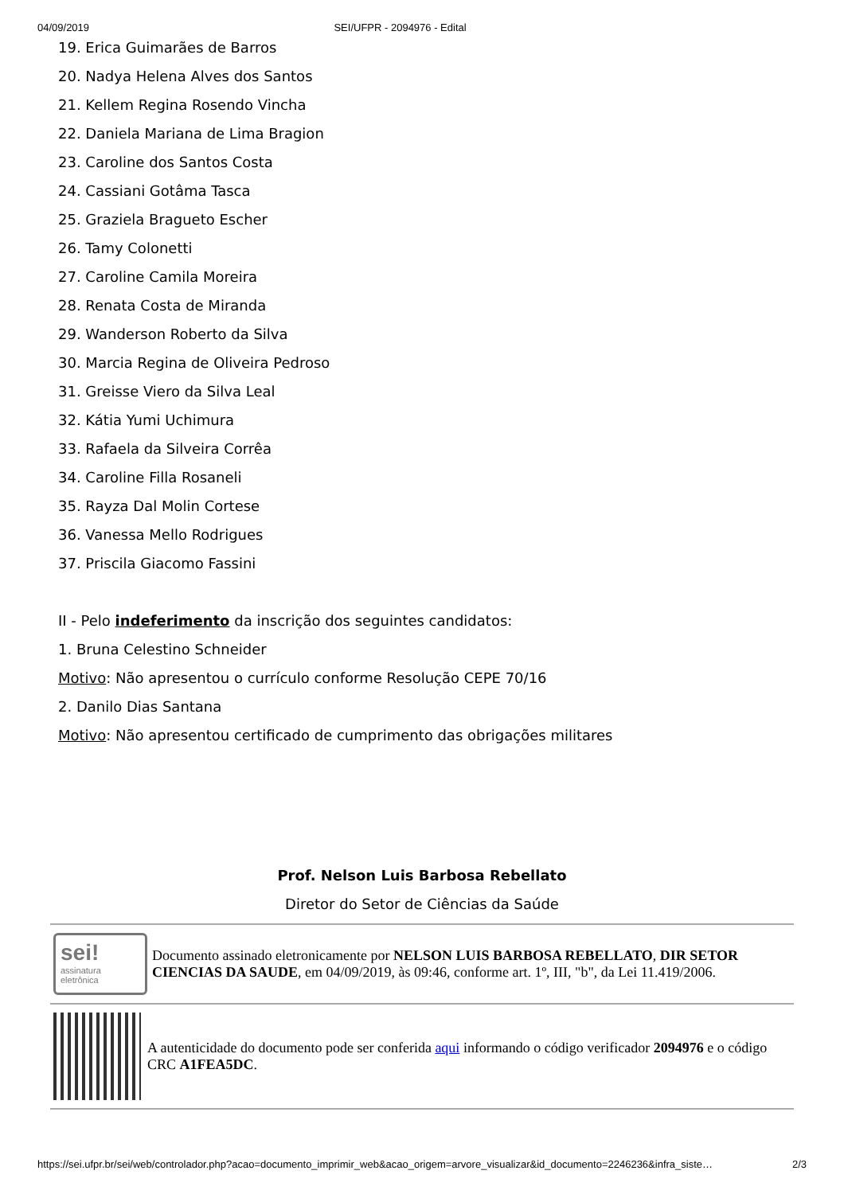04/09/2019 SEI/UFPR - 2094976 - Edital
19. Erica Guimarães de Barros
20. Nadya Helena Alves dos Santos
21. Kellem Regina Rosendo Vincha
22. Daniela Mariana de Lima Bragion
23. Caroline dos Santos Costa
24. Cassiani Gotâma Tasca
25. Graziela Bragueto Escher
26. Tamy Colonetti
27. Caroline Camila Moreira
28. Renata Costa de Miranda
29. Wanderson Roberto da Silva
30. Marcia Regina de Oliveira Pedroso
31. Greisse Viero da Silva Leal
32. Kátia Yumi Uchimura
33. Rafaela da Silveira Corrêa
34. Caroline Filla Rosaneli
35. Rayza Dal Molin Cortese
36. Vanessa Mello Rodrigues
37. Priscila Giacomo Fassini
II - Pelo indeferimento da inscrição dos seguintes candidatos:
1. Bruna Celestino Schneider
Motivo: Não apresentou o currículo conforme Resolução CEPE 70/16
2. Danilo Dias Santana
Motivo: Não apresentou certificado de cumprimento das obrigações militares
Prof. Nelson Luis Barbosa Rebellato
Diretor do Setor de Ciências da Saúde
sei!
assinatura eletrônica
Documento assinado eletronicamente por NELSON LUIS BARBOSA REBELLATO, DIR SETOR CIENCIAS DA SAUDE, em 04/09/2019, às 09:46, conforme art. 1º, III, "b", da Lei 11.419/2006.
A autenticidade do documento pode ser conferida aqui informando o código verificador 2094976 e o código CRC A1FEA5DC.
https://sei.ufpr.br/sei/web/controlador.php?acao=documento_imprimir_web&acao_origem=arvore_visualizar&id_documento=2246236&infra_siste… 2/3